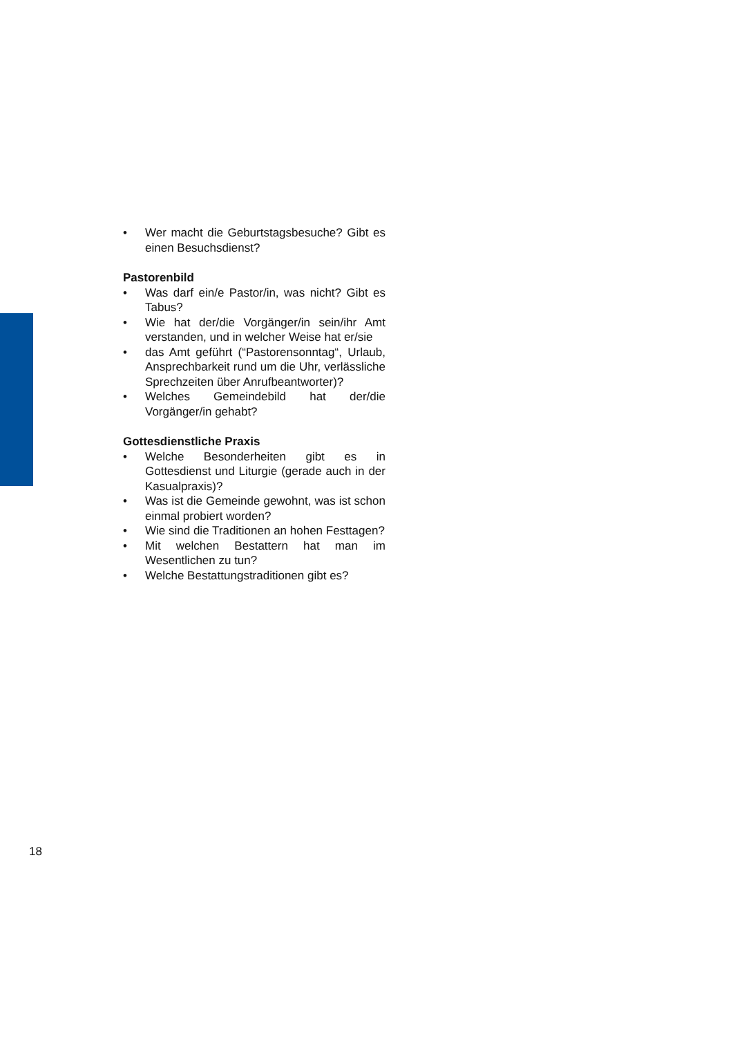• Wer macht die Geburtstagsbesuche? Gibt es einen Besuchsdienst?
Pastorenbild
• Was darf ein/e Pastor/in, was nicht? Gibt es Tabus?
• Wie hat der/die Vorgänger/in sein/ihr Amt verstanden, und in welcher Weise hat er/sie
• das Amt geführt (“Pastorensonntag“, Urlaub, Ansprechbarkeit rund um die Uhr, verlässliche Sprechzeiten über Anrufbeantworter)?
• Welches Gemeindebild hat der/die Vorgänger/in gehabt?
Gottesdienstliche Praxis
• Welche Besonderheiten gibt es in Gottesdienst und Liturgie (gerade auch in der Kasualpraxis)?
• Was ist die Gemeinde gewohnt, was ist schon einmal probiert worden?
• Wie sind die Traditionen an hohen Festtagen?
• Mit welchen Bestattern hat man im Wesentlichen zu tun?
• Welche Bestattungstraditionen gibt es?
18